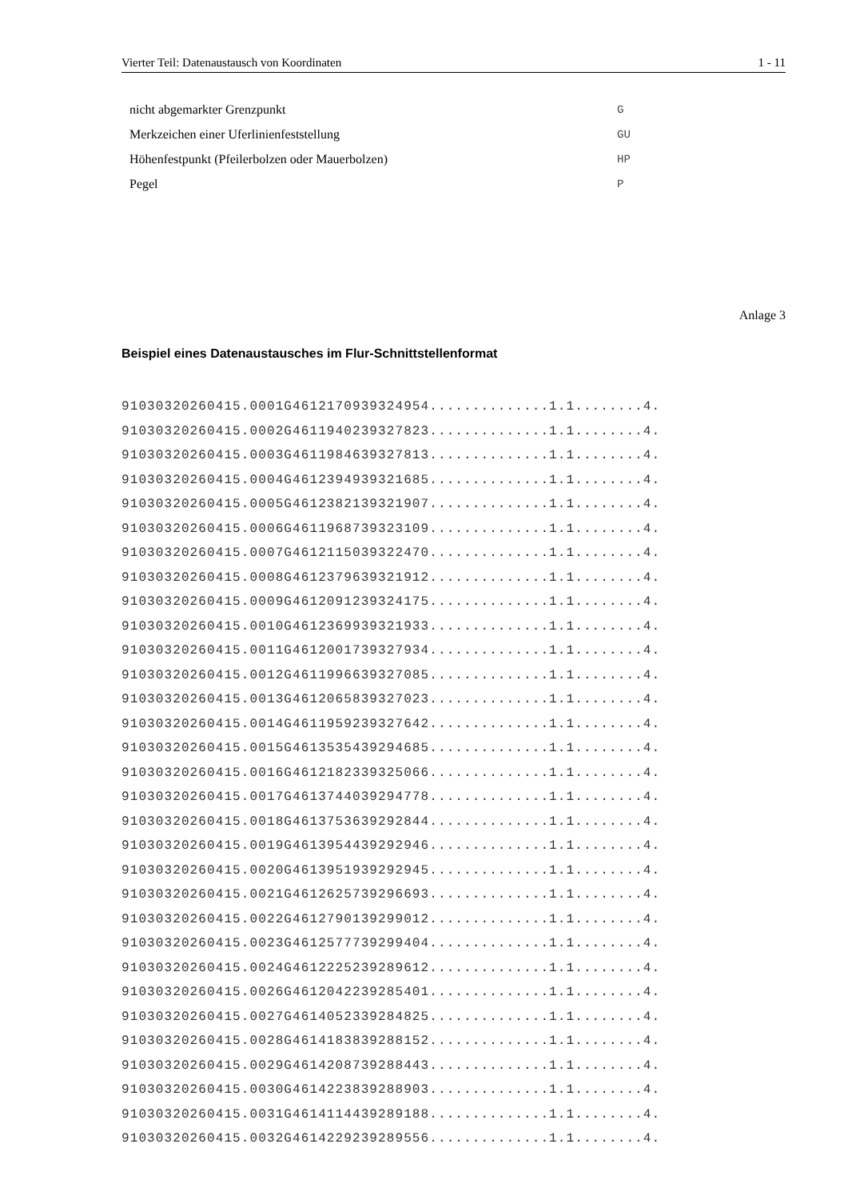Vierter Teil: Datenaustausch von Koordinaten 1 - 11
| nicht abgemarkter Grenzpunkt | G |
| Merkzeichen einer Uferlinienfeststellung | GU |
| Höhenfestpunkt (Pfeilerbolzen oder Mauerbolzen) | HP |
| Pegel | P |
Anlage 3
Beispiel eines Datenaustausches im Flur-Schnittstellenformat
91030320260415.0001G4612170939324954..............1.1........4.
91030320260415.0002G4611940239327823..............1.1........4.
91030320260415.0003G4611984639327813..............1.1........4.
91030320260415.0004G4612394939321685..............1.1........4.
91030320260415.0005G4612382139321907..............1.1........4.
91030320260415.0006G4611968739323109..............1.1........4.
91030320260415.0007G4612115039322470..............1.1........4.
91030320260415.0008G4612379639321912..............1.1........4.
91030320260415.0009G4612091239324175..............1.1........4.
91030320260415.0010G4612369939321933..............1.1........4.
91030320260415.0011G4612001739327934..............1.1........4.
91030320260415.0012G4611996639327085..............1.1........4.
91030320260415.0013G4612065839327023..............1.1........4.
91030320260415.0014G4611959239327642..............1.1........4.
91030320260415.0015G4613535439294685..............1.1........4.
91030320260415.0016G4612182339325066..............1.1........4.
91030320260415.0017G4613744039294778..............1.1........4.
91030320260415.0018G4613753639292844..............1.1........4.
91030320260415.0019G4613954439292946..............1.1........4.
91030320260415.0020G4613951939292945..............1.1........4.
91030320260415.0021G4612625739296693..............1.1........4.
91030320260415.0022G4612790139299012..............1.1........4.
91030320260415.0023G4612577739299404..............1.1........4.
91030320260415.0024G4612225239289612..............1.1........4.
91030320260415.0026G4612042239285401..............1.1........4.
91030320260415.0027G4614052339284825..............1.1........4.
91030320260415.0028G4614183839288152..............1.1........4.
91030320260415.0029G4614208739288443..............1.1........4.
91030320260415.0030G4614223839288903..............1.1........4.
91030320260415.0031G4614114439289188..............1.1........4.
91030320260415.0032G4614229239289556..............1.1........4.